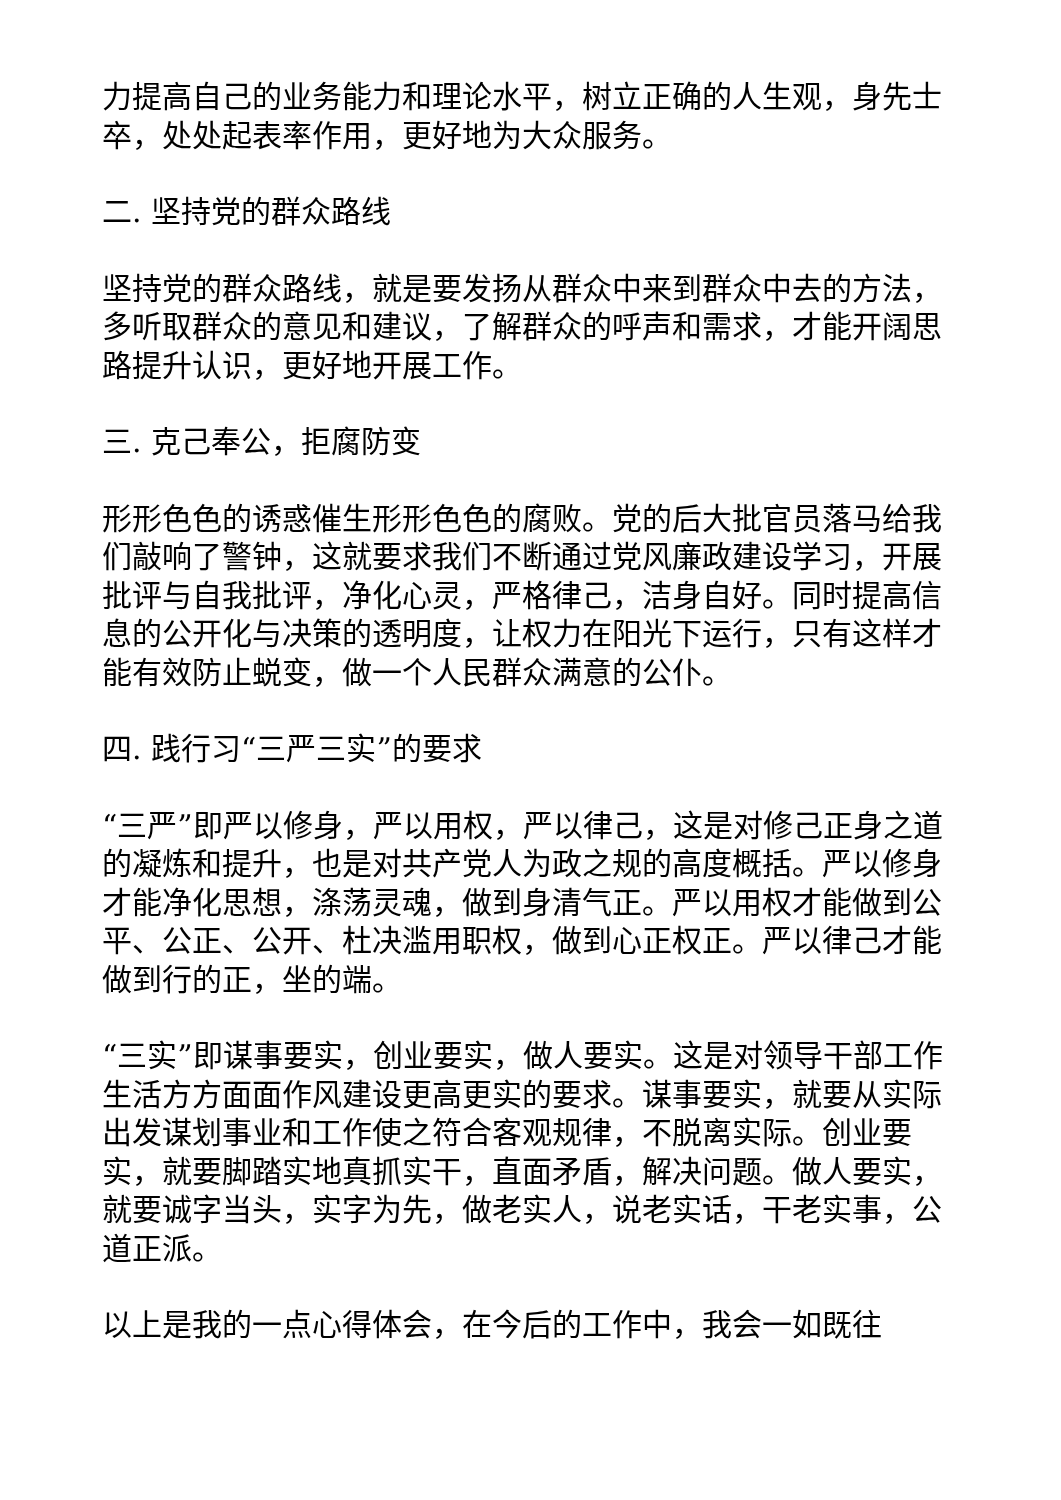力提高自己的业务能力和理论水平，树立正确的人生观，身先士卒，处处起表率作用，更好地为大众服务。
二. 坚持党的群众路线
坚持党的群众路线，就是要发扬从群众中来到群众中去的方法，多听取群众的意见和建议，了解群众的呼声和需求，才能开阔思路提升认识，更好地开展工作。
三. 克己奉公，拒腐防变
形形色色的诱惑催生形形色色的腐败。党的后大批官员落马给我们敲响了警钟，这就要求我们不断通过党风廉政建设学习，开展批评与自我批评，净化心灵，严格律己，洁身自好。同时提高信息的公开化与决策的透明度，让权力在阳光下运行，只有这样才能有效防止蜕变，做一个人民群众满意的公仆。
四. 践行习“三严三实”的要求
“三严”即严以修身，严以用权，严以律己，这是对修己正身之道的凝炼和提升，也是对共产党人为政之规的高度概括。严以修身才能净化思想，涤荡灵魂，做到身清气正。严以用权才能做到公平、公正、公开、杜决滥用职权，做到心正权正。严以律己才能做到行的正，坐的端。
“三实”即谋事要实，创业要实，做人要实。这是对领导干部工作生活方方面面作风建设更高更实的要求。谋事要实，就要从实际出发谋划事业和工作使之符合客观规律，不脱离实际。创业要实，就要脚踏实地真抓实干，直面矛盾，解决问题。做人要实，就要诚字当头，实字为先，做老实人，说老实话，干老实事，公道正派。
以上是我的一点心得体会，在今后的工作中，我会一如既往